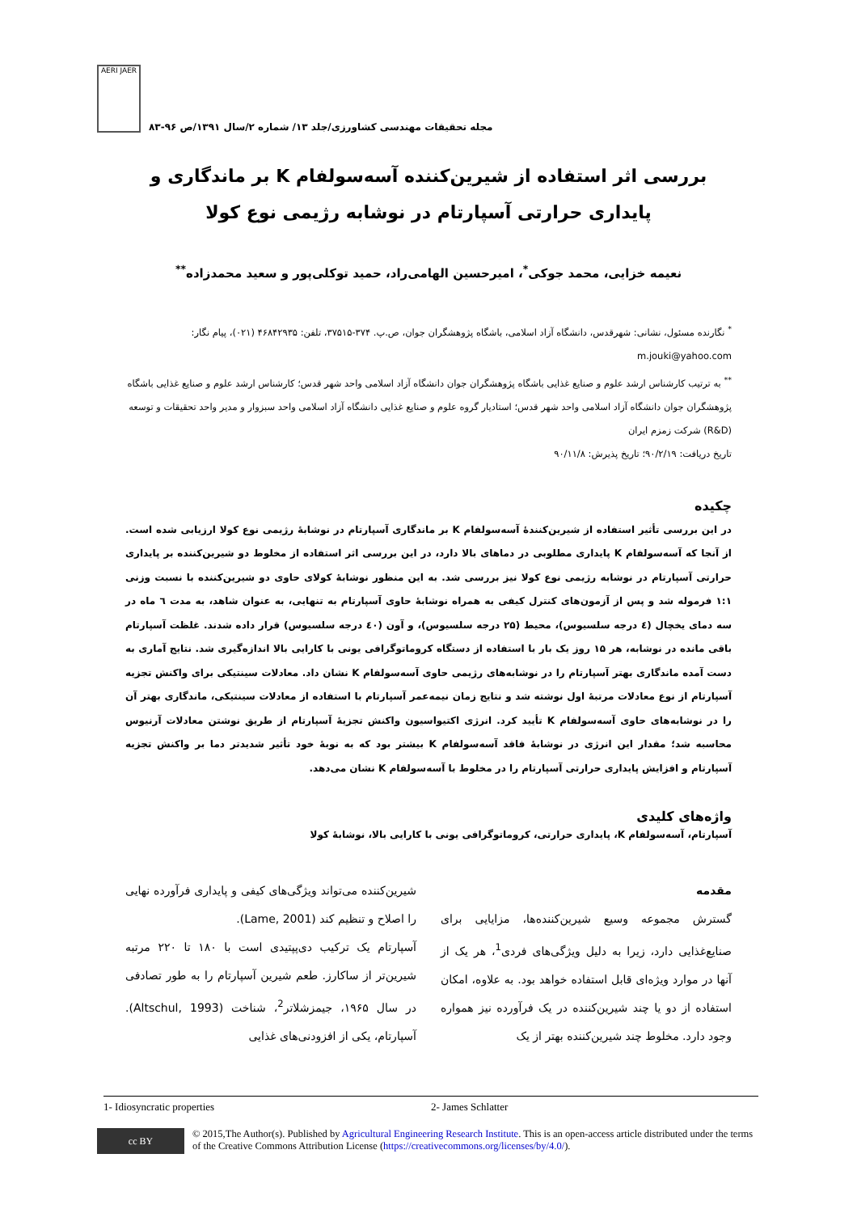AERI JAER
مجله تحقیقات مهندسی کشاورزی/جلد ۱۳/ شماره ۲/سال ۱۳۹۱/ص ۹۶-۸۳
بررسی اثر استفاده از شیرین‌کننده آسه‌سولفام K بر ماندگاری و پایداری حرارتی آسپارتام در نوشابه رژیمی نوع کولا
نعیمه خزایی، محمد جوکی<sup>*</sup>، امیرحسین الهامی‌راد، حمید توکلی‌پور و سعید محمدزاده<sup>**</sup>
<sup>*</sup> نگارنده مسئول، نشانی: شهرقدس، دانشگاه آزاد اسلامی، باشگاه پژوهشگران جوان، ص.پ. ۳۷۴-۳۷۵۱۵، تلفن: ۴۶۸۴۲۹۳۵ (۰۲۱)، پیام نگار: m.jouki@yahoo.com
<sup>**</sup> به ترتیب کارشناس ارشد علوم و صنایع غذایی باشگاه پژوهشگران جوان دانشگاه آزاد اسلامی واحد شهر قدس؛ کارشناس ارشد علوم و صنایع غذایی باشگاه پژوهشگران جوان دانشگاه آزاد اسلامی واحد شهر قدس؛ استادیار گروه علوم و صنایع غذایی دانشگاه آزاد اسلامی واحد سبزوار و مدیر واحد تحقیقات و توسعه (R&D) شرکت زمزم ایران
تاریخ دریافت: ۹۰/۲/۱۹؛ تاریخ پذیرش: ۹۰/۱۱/۸
چکیده
در این بررسی تأثیر استفاده از شیرین‌کنندهٔ آسه‌سولفام K بر ماندگاری آسپارتام در نوشابهٔ رژیمی نوع کولا ارزیابی شده است. از آنجا که آسه‌سولفام K پایداری مطلوبی در دماهای بالا دارد، در این بررسی اثر استفاده از مخلوط دو شیرین‌کننده بر پایداری حرارتی آسپارتام در نوشابه رژیمی نوع کولا نیز بررسی شد. به این منظور نوشابهٔ کولای حاوی دو شیرین‌کننده با نسبت وزنی ۱:۱ فرموله شد و پس از آزمون‌های کنترل کیفی به همراه نوشابهٔ حاوی آسپارتام به تنهایی، به عنوان شاهد، به مدت ٦ ماه در سه دمای یخچال (٤ درجه سلسیوس)، محیط (۲۵ درجه سلسیوس)، و آون (٤٠ درجه سلسیوس) قرار داده شدند. غلظت آسپارتام باقی مانده در نوشابه، هر ۱۵ روز یک بار با استفاده از دستگاه کروماتوگرافی یونی با کارایی بالا اندازه‌گیری شد. نتایج آماری به دست آمده ماندگاری بهتر آسپارتام را در نوشابه‌های رژیمی حاوی آسه‌سولفام K نشان داد. معادلات سینتیکی برای واکنش تجزیه آسپارتام از نوع معادلات مرتبهٔ اول نوشته شد و نتایج زمان نیمه‌عمر آسپارتام با استفاده از معادلات سینتیکی، ماندگاری بهتر آن را در نوشابه‌های حاوی آسه‌سولفام K تأیید کرد. انرژی اکتیواسیون واکنش تجزیهٔ آسپارتام از طریق نوشتن معادلات آرنیوس محاسبه شد؛ مقدار این انرژی در نوشابهٔ فاقد آسه‌سولفام K بیشتر بود که به نوبهٔ خود تأثیر شدیدتر دما بر واکنش تجزیه آسپارتام و افزایش پایداری حرارتی آسپارتام را در مخلوط با آسه‌سولفام K نشان می‌دهد.
واژه‌های کلیدی
آسپارتام، آسه‌سولفام K، پایداری حرارتی، کروماتوگرافی یونی با کارایی بالا، نوشابهٔ کولا
مقدمه
گسترش مجموعه وسیع شیرین‌کننده‌ها، مزایایی برای صنایع‌غذایی دارد، زیرا به دلیل ویژگی‌های فردی<sup>1</sup>، هر یک از آنها در موارد ویژه‌ای قابل استفاده خواهد بود. به علاوه، امکان استفاده از دو یا چند شیرین‌کننده در یک فرآورده نیز همواره وجود دارد. مخلوط چند شیرین‌کننده بهتر از یک
شیرین‌کننده می‌تواند ویژگی‌های کیفی و پایداری فرآورده نهایی را اصلاح و تنظیم کند (Lame, 2001).
آسپارتام یک ترکیب دی‌پپتیدی است با ۱۸۰ تا ۲۲۰ مرتبه شیرین‌تر از ساکارز. طعم شیرین آسپارتام را به طور تصادفی در سال ۱۹۶۵، جیمزشلاتر<sup>2</sup>، شناخت (Altschul, 1993). آسپارتام، یکی از افزودنی‌های غذایی
1- Idiosyncratic properties 2- James Schlatter
cc BY
© 2015,The Author(s). Published by Agricultural Engineering Research Institute. This is an open-access article distributed under the terms of the Creative Commons Attribution License (https://creativecommons.org/licenses/by/4.0/).